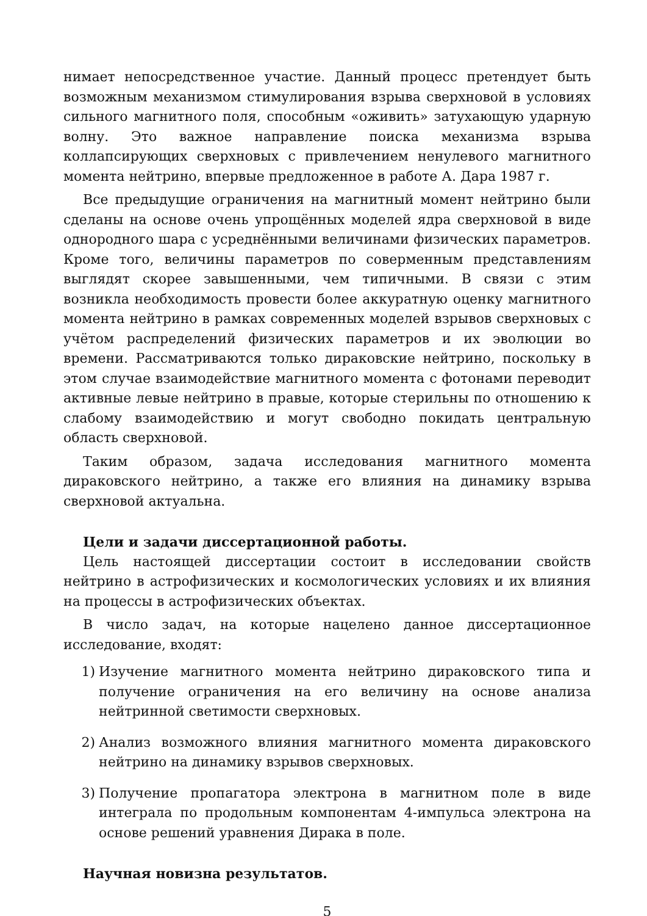нимает непосредственное участие. Данный процесс претендует быть возможным механизмом стимулирования взрыва сверхновой в условиях сильного магнитного поля, способным «оживить» затухающую ударную волну. Это важное направление поиска механизма взрыва коллапсирующих сверхновых с привлечением ненулевого магнитного момента нейтрино, впервые предложенное в работе А. Дара 1987 г.
Все предыдущие ограничения на магнитный момент нейтрино были сделаны на основе очень упрощённых моделей ядра сверхновой в виде однородного шара с усреднёнными величинами физических параметров. Кроме того, величины параметров по соверменным представлениям выглядят скорее завышенными, чем типичными. В связи с этим возникла необходимость провести более аккуратную оценку магнитного момента нейтрино в рамках современных моделей взрывов сверхновых с учётом распределений физических параметров и их эволюции во времени. Рассматриваются только дираковские нейтрино, поскольку в этом случае взаимодействие магнитного момента с фотонами переводит активные левые нейтрино в правые, которые стерильны по отношению к слабому взаимодействию и могут свободно покидать центральную область сверхновой.
Таким образом, задача исследования магнитного момента дираковского нейтрино, а также его влияния на динамику взрыва сверхновой актуальна.
Цели и задачи диссертационной работы.
Цель настоящей диссертации состоит в исследовании свойств нейтрино в астрофизических и космологических условиях и их влияния на процессы в астрофизических объектах.
В число задач, на которые нацелено данное диссертационное исследование, входят:
1) Изучение магнитного момента нейтрино дираковского типа и получение ограничения на его величину на основе анализа нейтринной светимости сверхновых.
2) Анализ возможного влияния магнитного момента дираковского нейтрино на динамику взрывов сверхновых.
3) Получение пропагатора электрона в магнитном поле в виде интеграла по продольным компонентам 4-импульса электрона на основе решений уравнения Дирака в поле.
Научная новизна результатов.
5